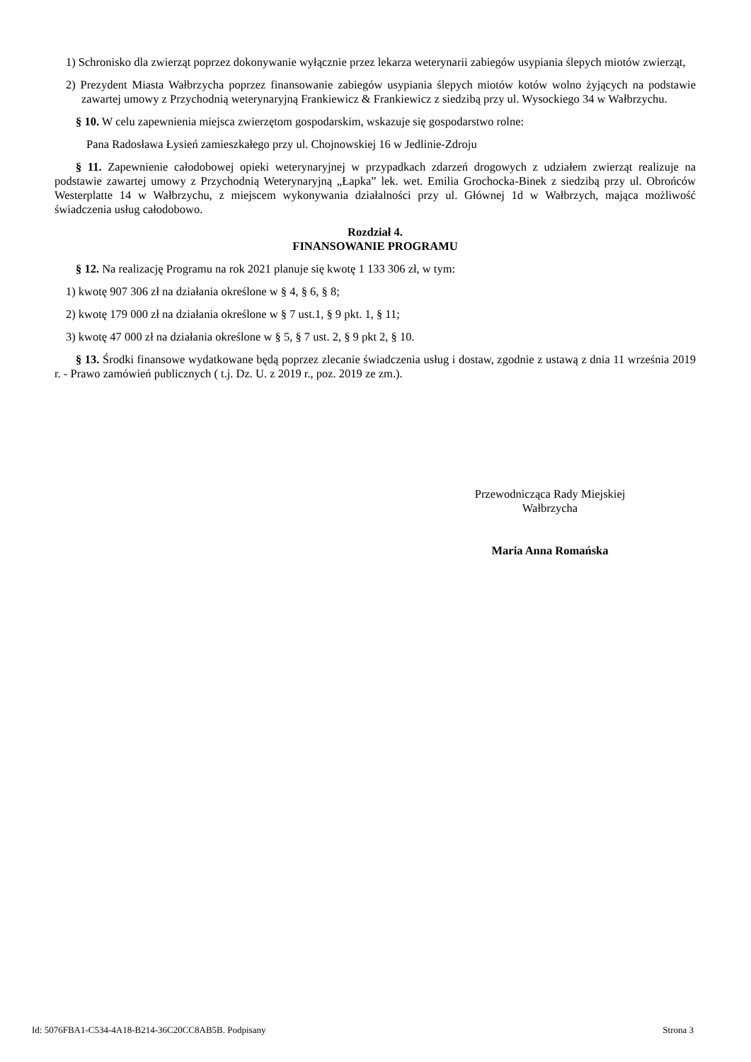1) Schronisko dla zwierząt poprzez dokonywanie wyłącznie przez lekarza weterynarii zabiegów usypiania ślepych miotów zwierząt,
2) Prezydent Miasta Wałbrzycha poprzez finansowanie zabiegów usypiania ślepych miotów kotów wolno żyjących na podstawie zawartej umowy z Przychodnią weterynaryjną Frankiewicz & Frankiewicz z siedzibą przy ul. Wysockiego 34 w Wałbrzychu.
§ 10. W celu zapewnienia miejsca zwierzętom gospodarskim, wskazuje się gospodarstwo rolne:
Pana Radosława Łysień zamieszkałego przy ul. Chojnowskiej 16 w Jedlinie-Zdroju
§ 11. Zapewnienie całodobowej opieki weterynaryjnej w przypadkach zdarzeń drogowych z udziałem zwierząt realizuje na podstawie zawartej umowy z Przychodnią Weterynaryjną „Łapka” lek. wet. Emilia Grochocka-Binek z siedzibą przy ul. Obrońców Westerplatte 14 w Wałbrzychu, z miejscem wykonywania działalności przy ul. Głównej 1d w Wałbrzych, mająca możliwość świadczenia usług całodobowo.
Rozdział 4.
FINANSOWANIE PROGRAMU
§ 12. Na realizację Programu na rok 2021 planuje się kwotę 1 133 306 zł, w tym:
1) kwotę 907 306 zł na działania określone w § 4, § 6, § 8;
2) kwotę 179 000 zł na działania określone w § 7 ust.1, § 9 pkt. 1, § 11;
3) kwotę 47 000 zł na działania określone w § 5, § 7 ust. 2, § 9 pkt 2, § 10.
§ 13. Środki finansowe wydatkowane będą poprzez zlecanie świadczenia usług i dostaw, zgodnie z ustawą z dnia 11 września 2019 r. - Prawo zamówień publicznych ( t.j. Dz. U. z 2019 r., poz. 2019 ze zm.).
Przewodnicząca Rady Miejskiej
Wałbrzycha
Maria Anna Romańska
Id: 5076FBA1-C534-4A18-B214-36C20CC8AB5B. Podpisany Strona 3